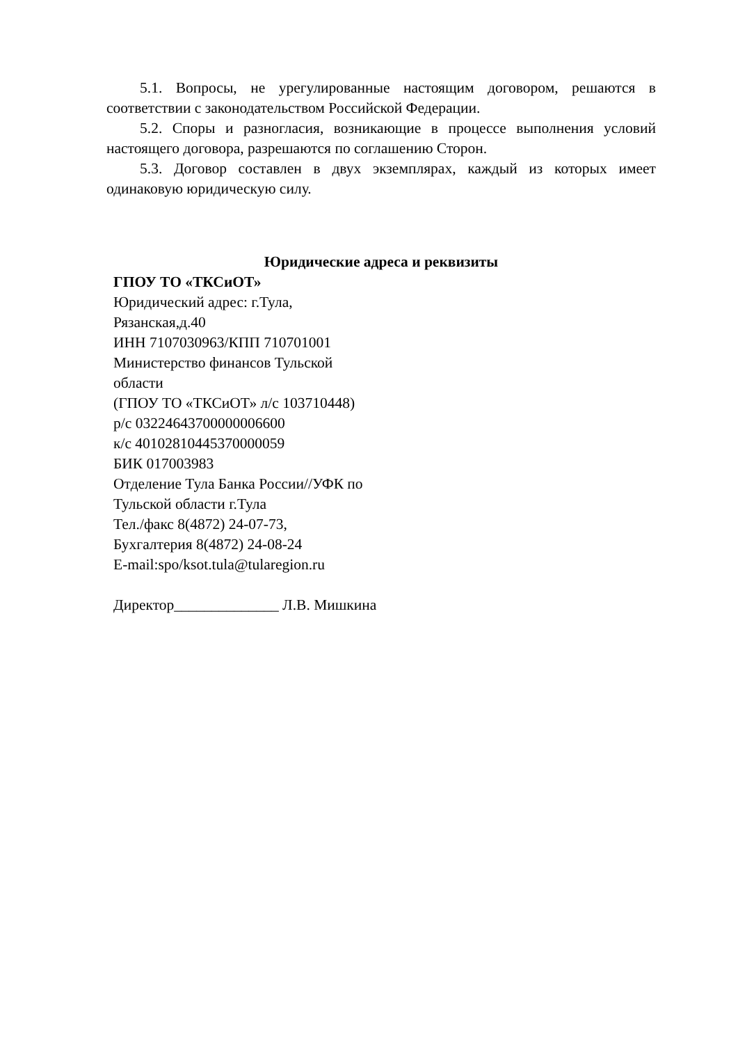5.1. Вопросы, не урегулированные настоящим договором, решаются в соответствии с законодательством Российской Федерации.
5.2. Споры и разногласия, возникающие в процессе выполнения условий настоящего договора, разрешаются по соглашению Сторон.
5.3. Договор составлен в двух экземплярах, каждый из которых имеет одинаковую юридическую силу.
Юридические адреса и реквизиты
ГПОУ ТО «ТКСиОТ»
Юридический адрес: г.Тула,
Рязанская,д.40
ИНН 7107030963/КПП 710701001
Министерство финансов Тульской
области
(ГПОУ ТО «ТКСиОТ» л/с 103710448)
р/с 03224643700000006600
к/с 40102810445370000059
БИК 017003983
Отделение Тула Банка России//УФК по
Тульской области г.Тула
Тел./факс 8(4872) 24-07-73,
Бухгалтерия 8(4872) 24-08-24
E-mail:spo/ksot.tula@tularegion.ru
Директор______________ Л.В. Мишкина